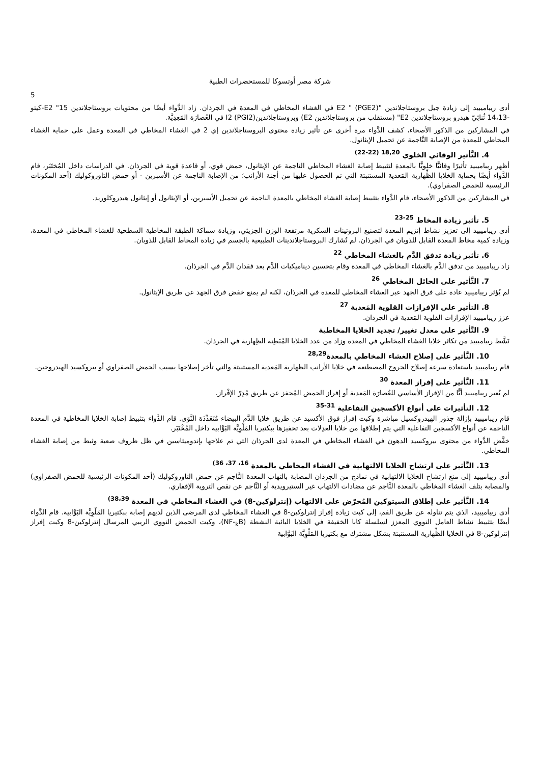شركة مصر أوتسوكا للمستحضرات الطبية
5
أدى ريباميبيد إلى زيادة جيل بروستاجلاندين "E2 " (PGE2) في الغشاء المخاطي في المعدة في الجرذان. زاد الدَّواء أيضًا من محتويات بروستاجلاندين E2 "15-كيتو -14،13 ثُنائِيّ هيدرو بروستاجلاندين E2" (مستقلب من بروستاجلاندين E2) وبروستاجلاندينI2 (PGI2) في العُصارَة المَعِدِيَّة.
في المشاركين من الذكور الأصحاء، كشف الدَّواء مرة أخرى عن تأثير زيادة محتوى البروستاجلاندين إي 2 في الغشاء المخاطي في المعدة وعمل على حماية الغشاء المخاطي للمعدة من الإصابة النَّاجمة عن تحميل الإيثانول.
4. التَّأثير الوقائي الخلوي <sup>18,20 (22-22)</sup>
أظهر ريباميبيد تأثيرًا وقائيًّا خلويًّا بالمعدة لتثبيط إصابة الغشاء المخاطي الناجمة عن الإيثانول، حمض قوي، أو قاعدة قوية في الجرذان. في الدراسات داخل المُختَبَر، قام الدَّواء أيضًا بحماية الخلايا الظِّهارية المَعدية المستنبتة التي تم الحصول عليها من أجنة الأرانب؛ من الإصابة الناجمة عن الأسبرين - أو حمض التاوروكوليك (أحد المكونات الرئيسية للحمض الصفراوي).
في المشاركين من الذكور الأصحاء، قام الدَّواء بتثبيط إصابة الغشاء المخاطي بالمعدة الناجمة عن تحميل الأسبرين، أو الإيثانول أو إيثانول هيدروكلوريد.
5. تأثير زيادة المخاط <sup>25-23</sup>
أدى ريباميبيد إلى تعزيز نشاط إنزيم المعدة لتصنيع البروتينات السكرية مرتفعة الوزن الجزيئي، وزيادة سماكة الطبقة المخاطية السطحية للغشاء المخاطي في المعدة، وزيادة كمية مخاط المعدة القابل للذوبان في الجرذان. لم تُشارك البروستاجلاندينات الطبيعية بالجسم في زيادة المخاط القابل للذوبان.
6. تأثير زيادة تدفق الدَّم بالغشاء المخاطي <sup>22</sup>
زاد ريباميبيد من تدفق الدَّم بالغشاء المخاطي في المعدة وقام بتحسين ديناميكيات الدَّم بعد فقدان الدَّم في الجرذان.
7. التَّأثير على الحائل المخاطي <sup>26</sup>
لم يُؤثر ريباميبيد عادة على فرق الجهد عبر الغشاء المخاطي للمعدة في الجرذان، لكنه لم يمنع خفض فرق الجهد عن طريق الإيثانول.
8. التأثير على الإفرازات القلوية المَعدية <sup>27</sup>
عزز ريباميبيد الإفرازات القلوية المَعدية في الجرذان.
9. التَّأثير على معدل تغيير/ تجديد الخلايا المخاطية
نَشَّط ريباميبيد من تكاثر خلايا الغشاء المخاطي في المعدة وزاد من عدد الخلايا المُبَطِنة الظِهارية في الجرذان.
10. التَّأثير على إصلاح الغشاء المخاطي بالمعدة<sup>28,29</sup>
قام ريباميبيد باستعادة سرعة إصلاح الجروح المصطنعة في خلايا الأرانب الظهارية المَعدية المستنبتة والتي تأخر إصلاحها بسبب الحمض الصفراوي أو بيروكسيد الهيدروجين.
11. التَّأثير على إفراز المعدة <sup>30</sup>
لم يُغير ريباميبيد أيًّا من الإفراز الأساسي للعُصارَة المَعدية أو إفراز الحمض المُحفز عن طريق مُدِرّ الإفْراز.
12. التأثيرات على أنواع الأكسجين التفاعلية <sup>31-35</sup>
قام ريباميبيد بإزالة جذور الهيدروكسيل مباشرة وكبت إفراز فوق الأكسيد عن طريق خلايا الدَّم البيضاء مُتَعَدِّدَة النَّوَى. قام الدَّواء بتثبيط إصابة الخلايا المخاطية في المعدة الناجمة عن أنواع الأكسجين التفاعلية التي يتم إطلاقها من خلايا العدِلات بعد تحفيزها ببكتيريا المَلْوِيَّة البَوَّابية داخل المُخْتَبَر.
خفَّض الدَّواء من محتوى بيروكسيد الدهون في الغشاء المخاطي في المعدة لدى الجرذان التي تم علاجها بإندوميثاسين في ظل ظروف صعبة وثبط من إصابة الغشاء المخاطي.
13. التَّأثير على ارتشاح الخلايا الالتهابية في الغشاء المخاطي بالمعدة <sup>16، 37، 36)</sup>
أدى ريباميبيد إلى منع ارتشاح الخلايا الالتهابية في نماذج من الجرذان المصابة بالتهاب المعدة النَّاجم عن حمض التاوروكوليك (أحد المكونات الرئيسية للحمض الصفراوي) والمصابة بتلف الغشاء المخاطي بالمعدة النَّاجم عن مضادات الالتهاب غير الستيرويدية أو النَّاجم عن نقص التروية الإقفاري.
14. التَّأثير على إطلاق السيتوكين المُحرّض على الالتهاب (إنترلوكين-8) في الغشاء المخاطي في المعدة <sup>38،39)</sup>
أدى ريباميبيد، الذي يتم تناوله عن طريق الفم، إلى كبت زيادة إفراز إنترلوكين-8 في الغشاء المخاطي لدى المرضى الذين لديهم إصابة ببكتيريا المَلْوِيَّة البَوَّابية. قام الدَّواء أيضًا بتثبيط نشاط العامل النووي المعزز لسلسلة كابا الخفيفة في الخلايا البائية النشطة (NF-<sub>k</sub>B)، وكبت الحمض النووي الريبي المرسال إنترلوكين-8 وكبت إفراز إنترلوكين-8 في الخلايا الظِّهارية المستنبتة بشكل مشترك مع بكتيريا المَلْوِيَّة البَوَّابية